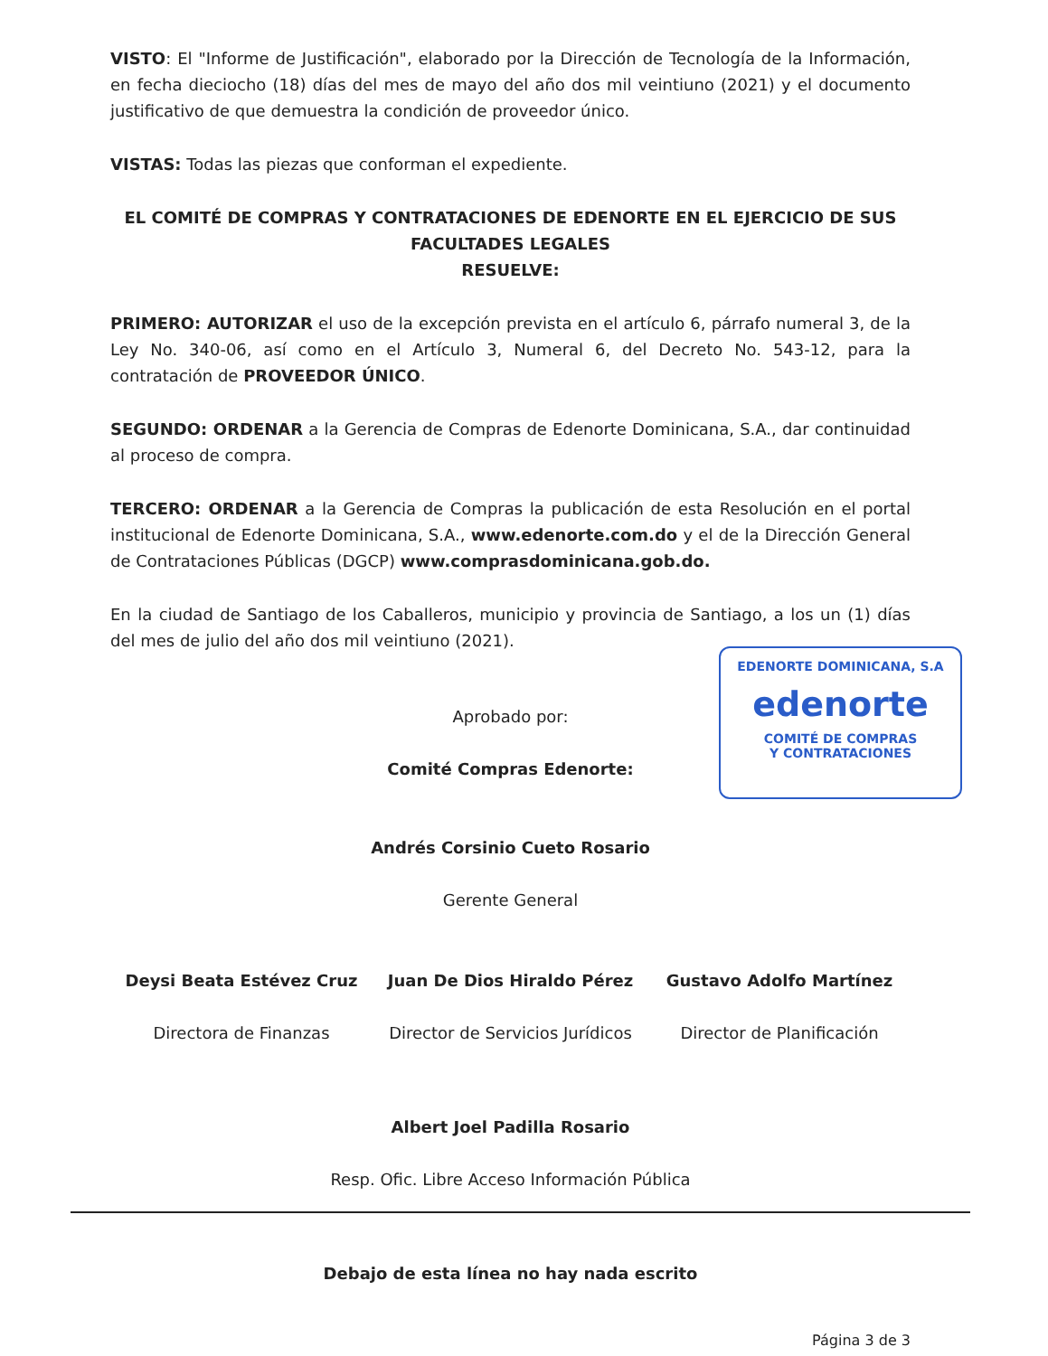VISTO: El "Informe de Justificación", elaborado por la Dirección de Tecnología de la Información, en fecha dieciocho (18) días del mes de mayo del año dos mil veintiuno (2021) y el documento justificativo de que demuestra la condición de proveedor único.
VISTAS: Todas las piezas que conforman el expediente.
EL COMITÉ DE COMPRAS Y CONTRATACIONES DE EDENORTE EN EL EJERCICIO DE SUS FACULTADES LEGALES
RESUELVE:
PRIMERO: AUTORIZAR el uso de la excepción prevista en el artículo 6, párrafo numeral 3, de la Ley No. 340-06, así como en el Artículo 3, Numeral 6, del Decreto No. 543-12, para la contratación de PROVEEDOR ÚNICO.
SEGUNDO: ORDENAR a la Gerencia de Compras de Edenorte Dominicana, S.A., dar continuidad al proceso de compra.
TERCERO: ORDENAR a la Gerencia de Compras la publicación de esta Resolución en el portal institucional de Edenorte Dominicana, S.A., www.edenorte.com.do y el de la Dirección General de Contrataciones Públicas (DGCP) www.comprasdominicana.gob.do.
En la ciudad de Santiago de los Caballeros, municipio y provincia de Santiago, a los un (1) días del mes de julio del año dos mil veintiuno (2021).
Aprobado por:
Comité Compras Edenorte:
Andrés Corsinio Cueto Rosario
Gerente General
Deysi Beata Estévez Cruz
Directora de Finanzas
Juan De Dios Hiraldo Pérez
Director de Servicios Jurídicos
Gustavo Adolfo Martínez
Director de Planificación
Albert Joel Padilla Rosario
Resp. Ofic. Libre Acceso Información Pública
Debajo de esta línea no hay nada escrito
Página 3 de 3
EDENORTE DOMINICANA, S.A
edenorte
COMITÉ DE COMPRAS
Y CONTRATACIONES